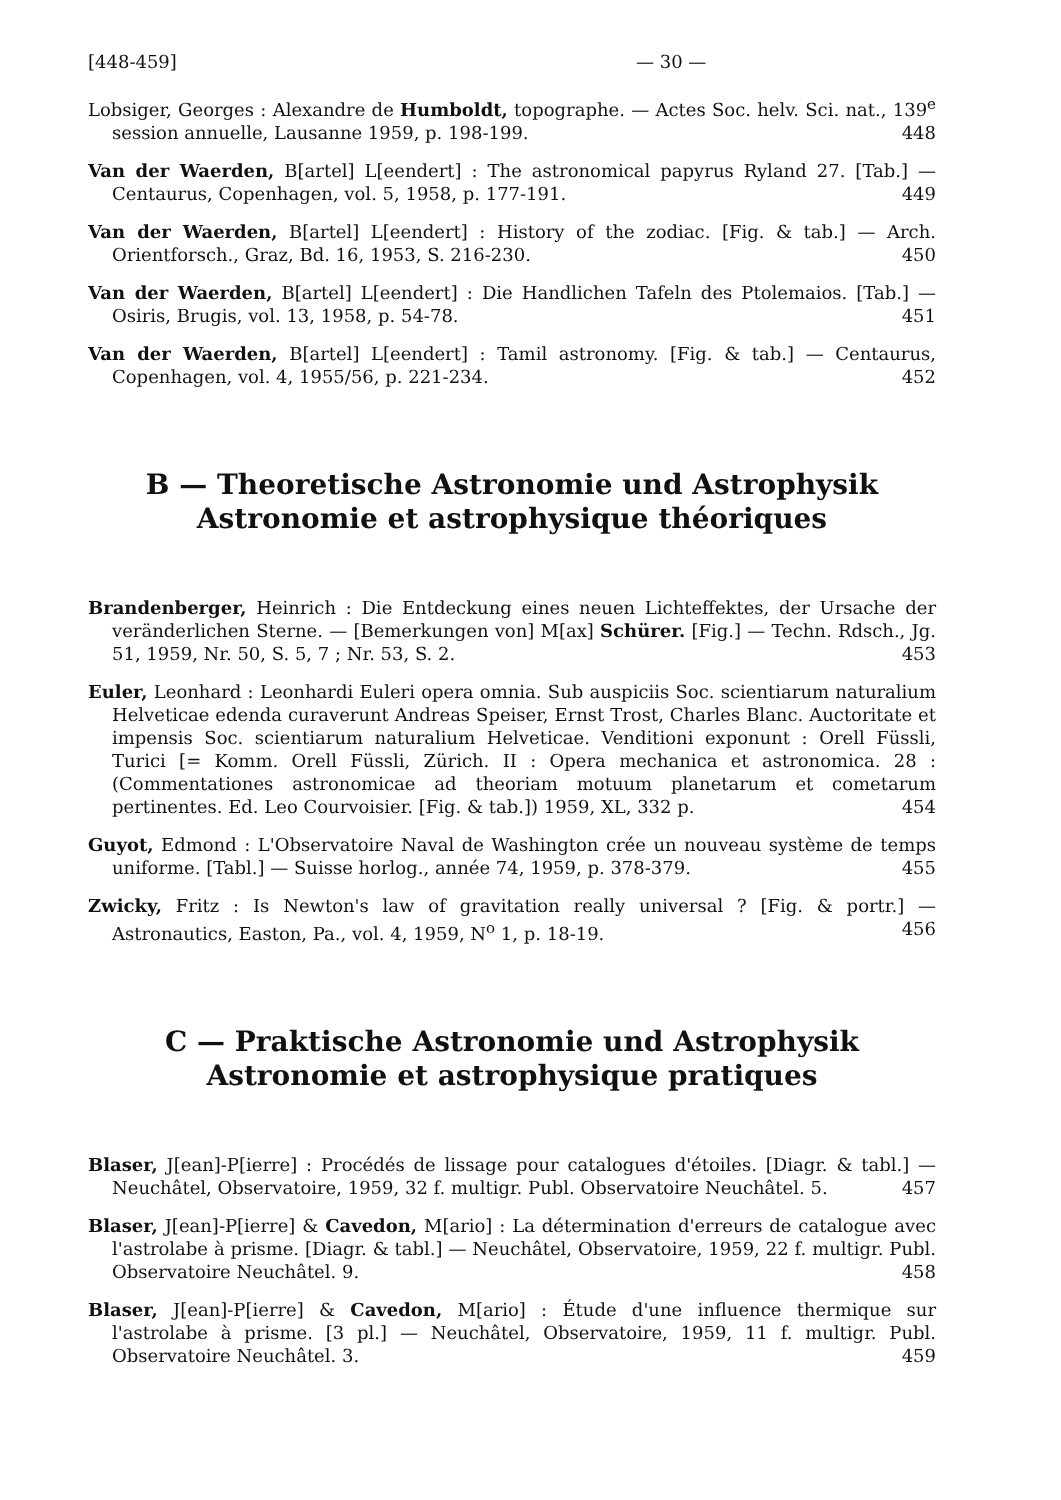[448-459] — 30 —
Lobsiger, Georges : Alexandre de Humboldt, topographe. — Actes Soc. helv. Sci. nat., 139<sup>e</sup> session annuelle, Lausanne 1959, p. 198-199. 448
Van der Waerden, B[artel] L[eendert] : The astronomical papyrus Ryland 27. [Tab.] — Centaurus, Copenhagen, vol. 5, 1958, p. 177-191. 449
Van der Waerden, B[artel] L[eendert] : History of the zodiac. [Fig. & tab.] — Arch. Orientforsch., Graz, Bd. 16, 1953, S. 216-230. 450
Van der Waerden, B[artel] L[eendert] : Die Handlichen Tafeln des Ptolemaios. [Tab.] — Osiris, Brugis, vol. 13, 1958, p. 54-78. 451
Van der Waerden, B[artel] L[eendert] : Tamil astronomy. [Fig. & tab.] — Centaurus, Copenhagen, vol. 4, 1955/56, p. 221-234. 452
B — Theoretische Astronomie und Astrophysik
Astronomie et astrophysique théoriques
Brandenberger, Heinrich : Die Entdeckung eines neuen Lichteffektes, der Ursache der veränderlichen Sterne. — [Bemerkungen von] M[ax] Schürer. [Fig.] — Techn. Rdsch., Jg. 51, 1959, Nr. 50, S. 5, 7 ; Nr. 53, S. 2. 453
Euler, Leonhard : Leonhardi Euleri opera omnia. Sub auspiciis Soc. scientiarum naturalium Helveticae edenda curaverunt Andreas Speiser, Ernst Trost, Charles Blanc. Auctoritate et impensis Soc. scientiarum naturalium Helveticae. Venditioni exponunt : Orell Füssli, Turici [= Komm. Orell Füssli, Zürich. II : Opera mechanica et astronomica. 28 : (Commentationes astronomicae ad theoriam motuum planetarum et cometarum pertinentes. Ed. Leo Courvoisier. [Fig. & tab.]) 1959, XL, 332 p. 454
Guyot, Edmond : L'Observatoire Naval de Washington crée un nouveau système de temps uniforme. [Tabl.] — Suisse horlog., année 74, 1959, p. 378-379. 455
Zwicky, Fritz : Is Newton's law of gravitation really universal ? [Fig. & portr.] — Astronautics, Easton, Pa., vol. 4, 1959, N<sup>o</sup> 1, p. 18-19. 456
C — Praktische Astronomie und Astrophysik
Astronomie et astrophysique pratiques
Blaser, J[ean]-P[ierre] : Procédés de lissage pour catalogues d'étoiles. [Diagr. & tabl.] — Neuchâtel, Observatoire, 1959, 32 f. multigr. Publ. Observatoire Neuchâtel. 5. 457
Blaser, J[ean]-P[ierre] & Cavedon, M[ario] : La détermination d'erreurs de catalogue avec l'astrolabe à prisme. [Diagr. & tabl.] — Neuchâtel, Observatoire, 1959, 22 f. multigr. Publ. Observatoire Neuchâtel. 9. 458
Blaser, J[ean]-P[ierre] & Cavedon, M[ario] : Étude d'une influence thermique sur l'astrolabe à prisme. [3 pl.] — Neuchâtel, Observatoire, 1959, 11 f. multigr. Publ. Observatoire Neuchâtel. 3. 459